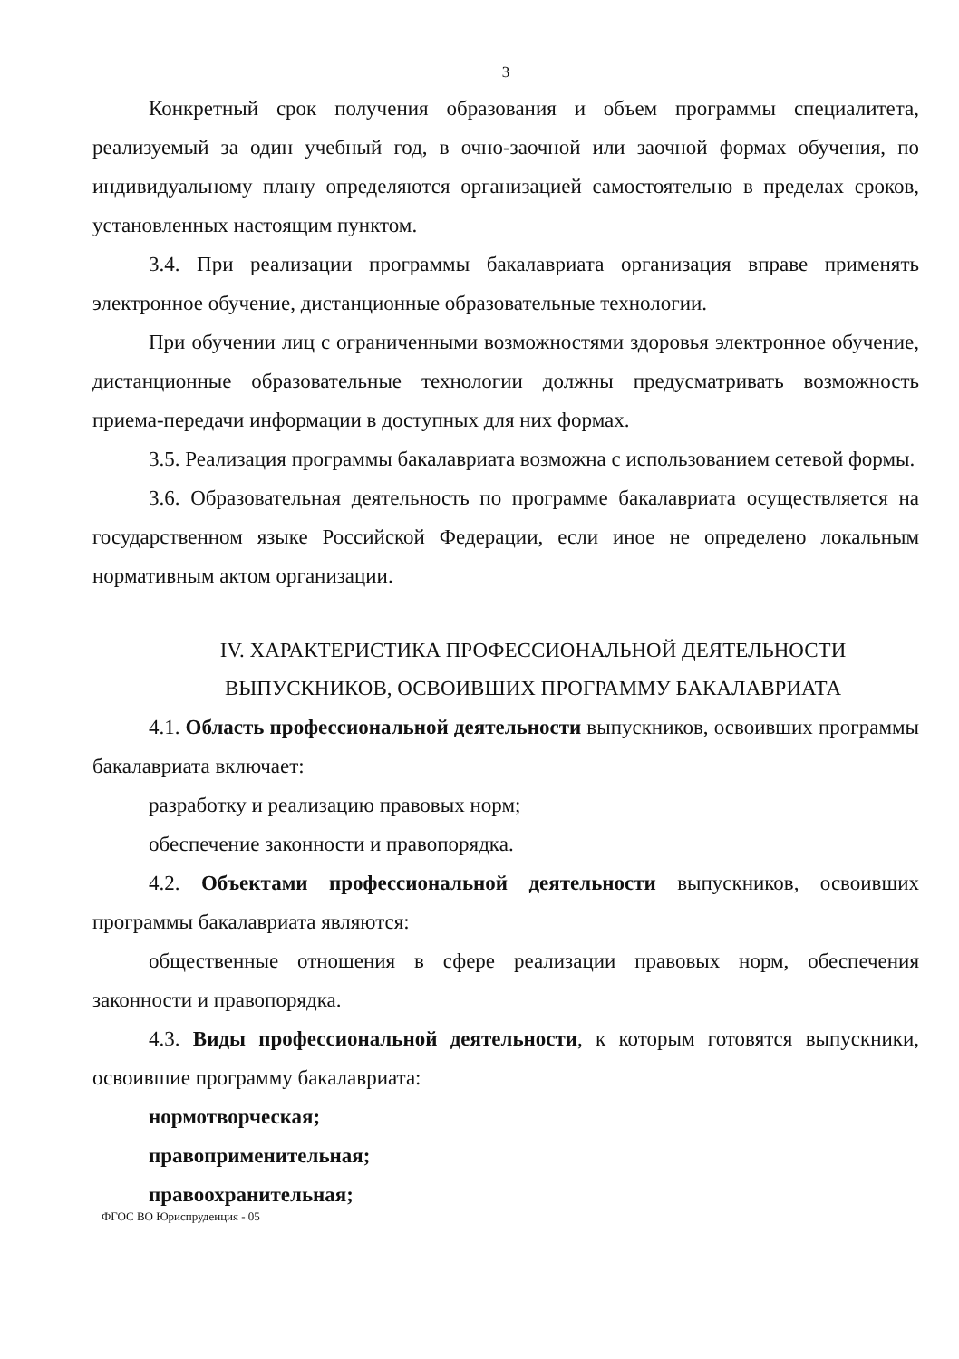3
Конкретный срок получения образования и объем программы специалитета, реализуемый за один учебный год, в очно-заочной или заочной формах обучения, по индивидуальному плану определяются организацией самостоятельно в пределах сроков, установленных настоящим пунктом.
3.4. При реализации программы бакалавриата организация вправе применять электронное обучение, дистанционные образовательные технологии.
При обучении лиц с ограниченными возможностями здоровья электронное обучение, дистанционные образовательные технологии должны предусматривать возможность приема-передачи информации в доступных для них формах.
3.5. Реализация программы бакалавриата возможна с использованием сетевой формы.
3.6. Образовательная деятельность по программе бакалавриата осуществляется на государственном языке Российской Федерации, если иное не определено локальным нормативным актом организации.
IV. ХАРАКТЕРИСТИКА ПРОФЕССИОНАЛЬНОЙ ДЕЯТЕЛЬНОСТИ
ВЫПУСКНИКОВ, ОСВОИВШИХ ПРОГРАММУ БАКАЛАВРИАТА
4.1. Область профессиональной деятельности выпускников, освоивших программы бакалавриата включает:
разработку и реализацию правовых норм;
обеспечение законности и правопорядка.
4.2. Объектами профессиональной деятельности выпускников, освоивших программы бакалавриата являются:
общественные отношения в сфере реализации правовых норм, обеспечения законности и правопорядка.
4.3. Виды профессиональной деятельности, к которым готовятся выпускники, освоившие программу бакалавриата:
нормотворческая;
правоприменительная;
правоохранительная;
ФГОС ВО Юриспруденция - 05